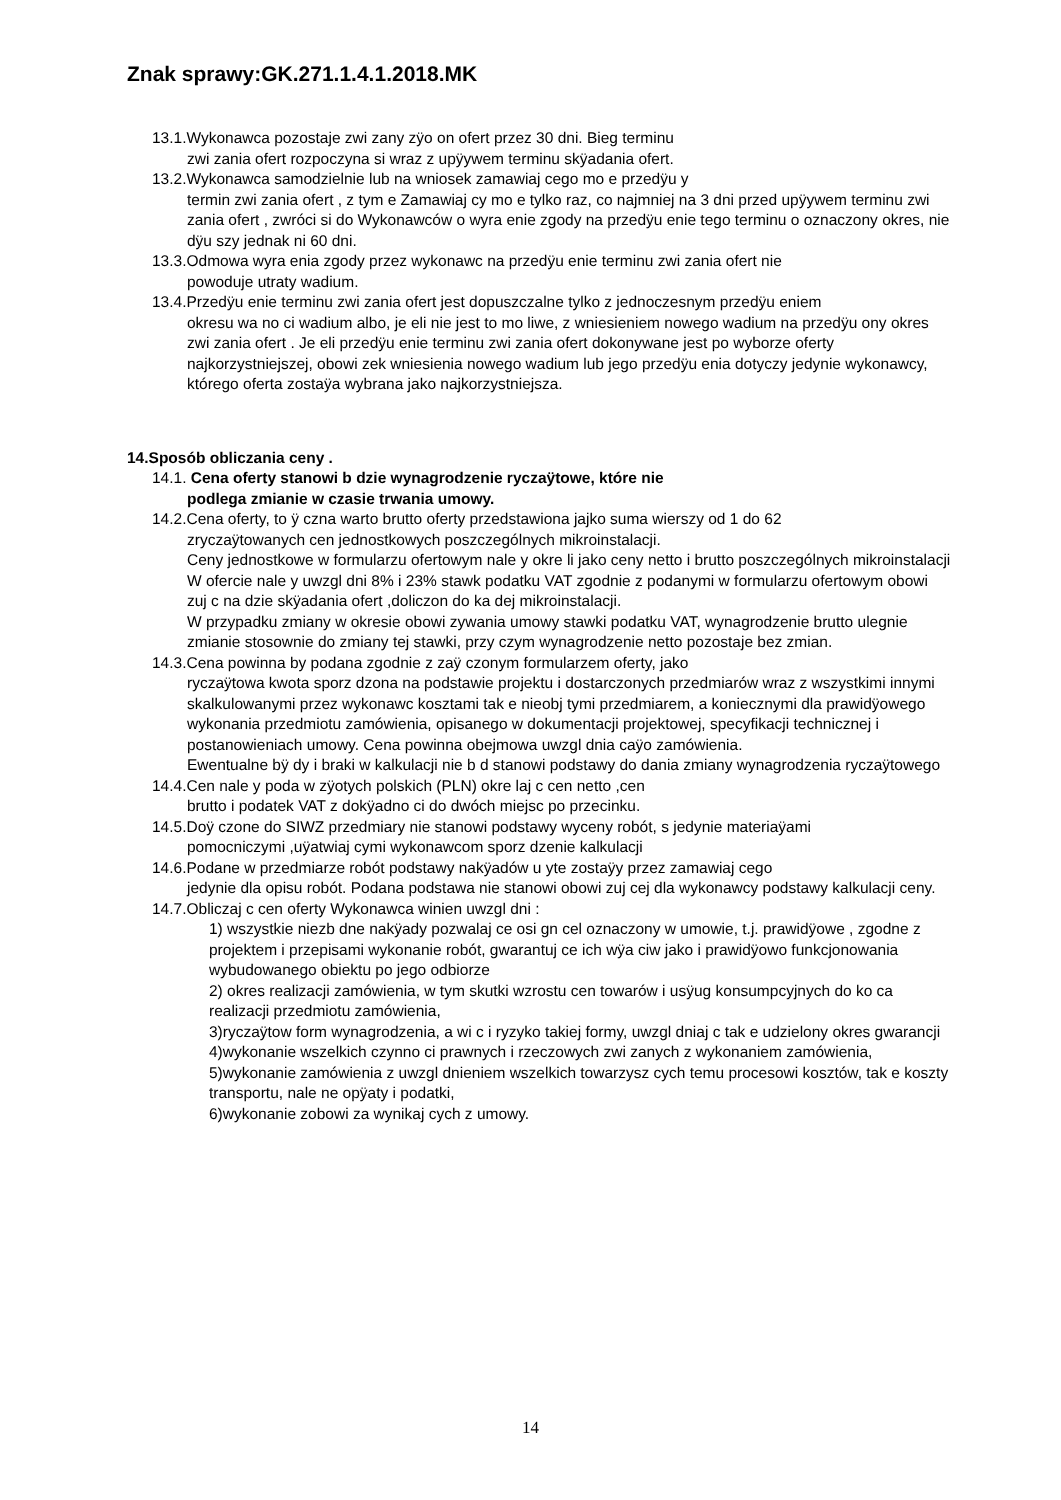Znak sprawy:GK.271.1.4.1.2018.MK
13.1.Wykonawca pozostaje zwi zany zÿo on ofert przez 30 dni. Bieg terminu
zwi zania ofert rozpoczyna si wraz z upÿywem terminu skÿadania ofert.
13.2.Wykonawca samodzielnie lub na wniosek zamawiaj cego mo e przedÿu y
termin zwi zania ofert , z tym e Zamawiaj cy mo e tylko raz, co najmniej na 3 dni przed upÿywem terminu zwi zania ofert , zwróci si do Wykonawców o wyra enie zgody na przedÿu enie tego terminu o oznaczony okres, nie dÿu szy jednak ni 60 dni.
13.3.Odmowa wyra enia zgody przez wykonawc na przedÿu enie terminu zwi zania ofert nie
powoduje utraty wadium.
13.4.Przedÿu enie terminu zwi zania ofert jest dopuszczalne tylko z jednoczesnym przedÿu eniem
okresu wa no ci wadium albo, je eli nie jest to mo liwe, z wniesieniem nowego wadium na przedÿu ony okres zwi zania ofert . Je eli przedÿu enie terminu zwi zania ofert dokonywane jest po wyborze oferty najkorzystniejszej, obowi zek wniesienia nowego wadium lub jego przedÿu enia dotyczy jedynie wykonawcy, którego oferta zostaÿa wybrana jako najkorzystniejsza.
14.Sposób obliczania ceny .
14.1. Cena oferty stanowi b dzie wynagrodzenie ryczaÿtowe, które nie
podlega zmianie w czasie trwania umowy.
14.2.Cena oferty, to ÿ czna warto brutto oferty przedstawiona jajko suma wierszy od 1 do 62
zryczaÿtowanych cen jednostkowych poszczególnych mikroinstalacji.
Ceny jednostkowe w formularzu ofertowym nale y okre li jako ceny netto i brutto poszczególnych mikroinstalacji
W ofercie nale y uwzgl dni 8% i 23% stawk podatku VAT zgodnie z podanymi w formularzu ofertowym obowi zuj c na dzie skÿadania ofert ,doliczon do ka dej mikroinstalacji.
W przypadku zmiany w okresie obowi zywania umowy stawki podatku VAT, wynagrodzenie brutto ulegnie zmianie stosownie do zmiany tej stawki, przy czym wynagrodzenie netto pozostaje bez zmian.
14.3.Cena powinna by podana zgodnie z zaÿ czonym formularzem oferty, jako
ryczaÿtowa kwota sporz dzona na podstawie projektu i dostarczonych przedmiarów wraz z wszystkimi innymi skalkulowanymi przez wykonawc kosztami tak e nieobj tymi przedmiarem, a koniecznymi dla prawidÿowego wykonania przedmiotu zamówienia, opisanego w dokumentacji projektowej, specyfikacji technicznej i postanowieniach umowy. Cena powinna obejmowa uwzgl dnia caÿo zamówienia.
Ewentualne bÿ dy i braki w kalkulacji nie b d stanowi podstawy do dania zmiany wynagrodzenia ryczaÿtowego
14.4.Cen nale y poda w zÿotych polskich (PLN) okre laj c cen netto ,cen
brutto i podatek VAT z dokÿadno ci do dwóch miejsc po przecinku.
14.5.Doÿ czone do SIWZ przedmiary nie stanowi podstawy wyceny robót, s jedynie materiaÿami
pomocniczymi ,uÿatwiaj cymi wykonawcom sporz dzenie kalkulacji
14.6.Podane w przedmiarze robót podstawy nakÿadów u yte zostaÿy przez zamawiaj cego
jedynie dla opisu robót. Podana podstawa nie stanowi obowi zuj cej dla wykonawcy podstawy kalkulacji ceny.
14.7.Obliczaj c cen oferty Wykonawca winien uwzgl dni :
1) wszystkie niezb dne nakÿady pozwalaj ce osi gn cel oznaczony w umowie, t.j. prawidÿowe , zgodne z projektem i przepisami wykonanie robót, gwarantuj ce ich wÿa ciw jako i prawidÿowo funkcjonowania wybudowanego obiektu po jego odbiorze
2) okres realizacji zamówienia, w tym skutki wzrostu cen towarów i usÿug konsumpcyjnych do ko ca realizacji przedmiotu zamówienia,
3)ryczaÿtow form wynagrodzenia, a wi c i ryzyko takiej formy, uwzgl dniaj c tak e udzielony okres gwarancji
4)wykonanie wszelkich czynno ci prawnych i rzeczowych zwi zanych z wykonaniem zamówienia,
5)wykonanie zamówienia z uwzgl dnieniem wszelkich towarzysz cych temu procesowi kosztów, tak e koszty transportu, nale ne opÿaty i podatki,
6)wykonanie zobowi za wynikaj cych z umowy.
14